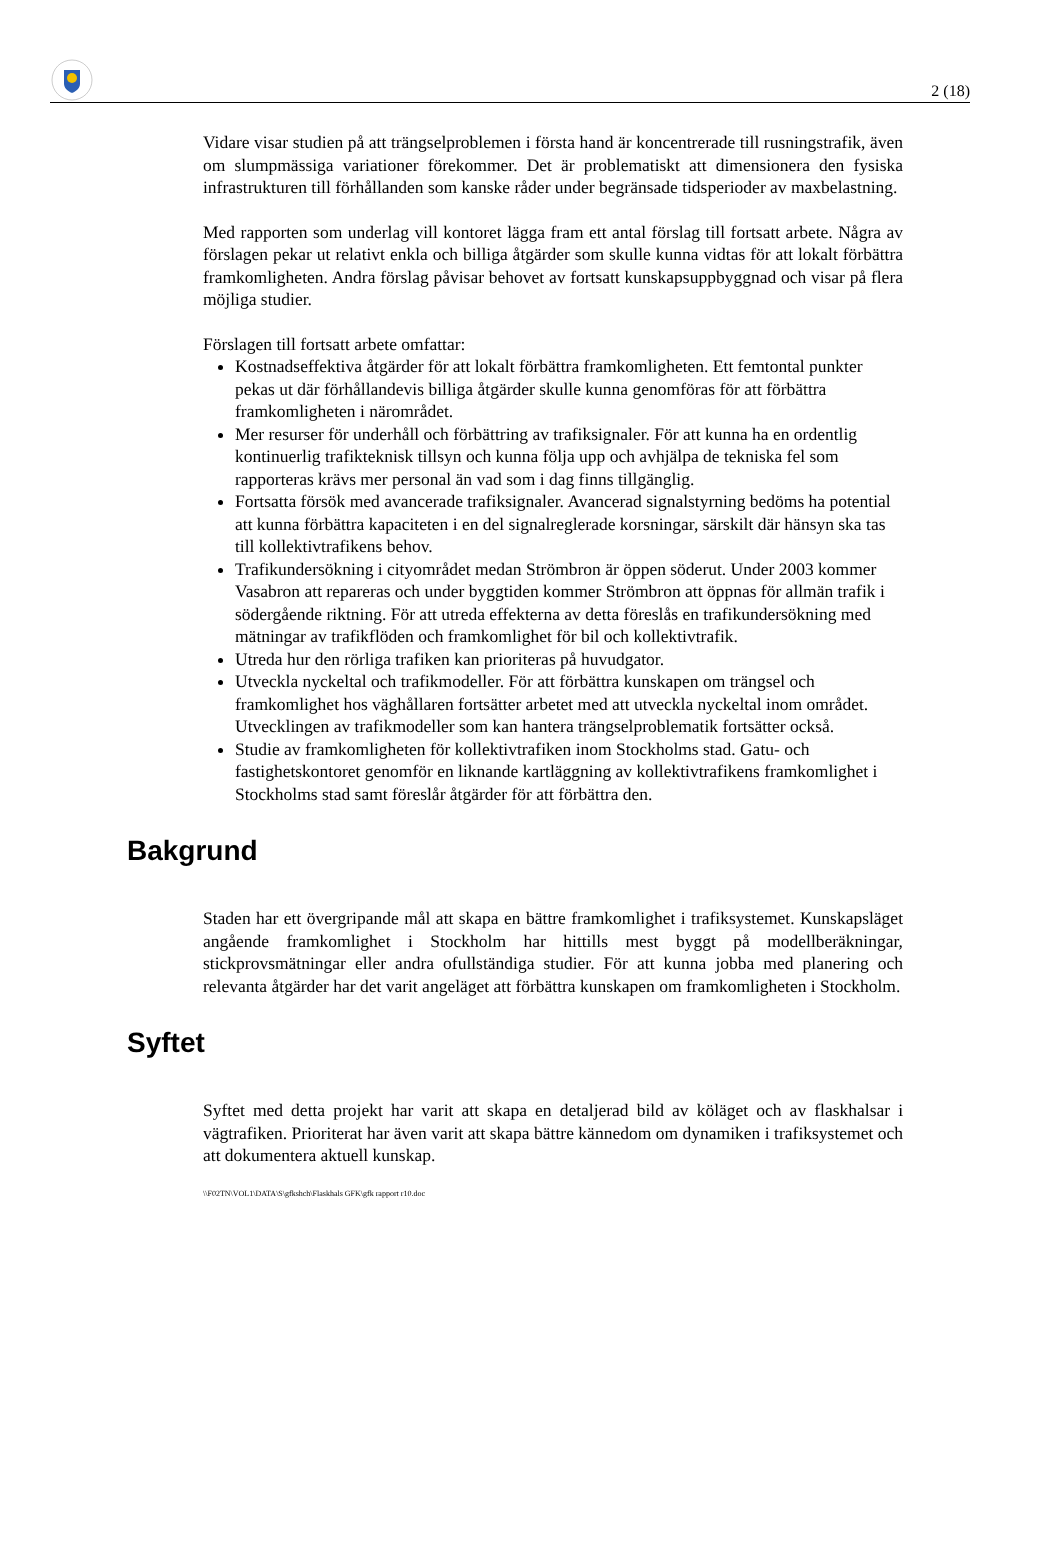2 (18)
Vidare visar studien på att trängselproblemen i första hand är koncentrerade till rusningstrafik, även om slumpmässiga variationer förekommer. Det är problematiskt att dimensionera den fysiska infrastrukturen till förhållanden som kanske råder under begränsade tidsperioder av maxbelastning.
Med rapporten som underlag vill kontoret lägga fram ett antal förslag till fortsatt arbete. Några av förslagen pekar ut relativt enkla och billiga åtgärder som skulle kunna vidtas för att lokalt förbättra framkomligheten. Andra förslag påvisar behovet av fortsatt kunskapsuppbyggnad och visar på flera möjliga studier.
Förslagen till fortsatt arbete omfattar:
Kostnadseffektiva åtgärder för att lokalt förbättra framkomligheten. Ett femtontal punkter pekas ut där förhållandevis billiga åtgärder skulle kunna genomföras för att förbättra framkomligheten i närområdet.
Mer resurser för underhåll och förbättring av trafiksignaler. För att kunna ha en ordentlig kontinuerlig trafikteknisk tillsyn och kunna följa upp och avhjälpa de tekniska fel som rapporteras krävs mer personal än vad som i dag finns tillgänglig.
Fortsatta försök med avancerade trafiksignaler. Avancerad signalstyrning bedöms ha potential att kunna förbättra kapaciteten i en del signalreglerade korsningar, särskilt där hänsyn ska tas till kollektivtrafikens behov.
Trafikundersökning i cityområdet medan Strömbron är öppen söderut. Under 2003 kommer Vasabron att repareras och under byggtiden kommer Strömbron att öppnas för allmän trafik i södergående riktning. För att utreda effekterna av detta föreslås en trafikundersökning med mätningar av trafikflöden och framkomlighet för bil och kollektivtrafik.
Utreda hur den rörliga trafiken kan prioriteras på huvudgator.
Utveckla nyckeltal och trafikmodeller. För att förbättra kunskapen om trängsel och framkomlighet hos väghållaren fortsätter arbetet med att utveckla nyckeltal inom området. Utvecklingen av trafikmodeller som kan hantera trängselproblematik fortsätter också.
Studie av framkomligheten för kollektivtrafiken inom Stockholms stad. Gatu- och fastighetskontoret genomför en liknande kartläggning av kollektivtrafikens framkomlighet i Stockholms stad samt föreslår åtgärder för att förbättra den.
Bakgrund
Staden har ett övergripande mål att skapa en bättre framkomlighet i trafiksystemet. Kunskapsläget angående framkomlighet i Stockholm har hittills mest byggt på modellberäkningar, stickprovsmätningar eller andra ofullständiga studier. För att kunna jobba med planering och relevanta åtgärder har det varit angeläget att förbättra kunskapen om framkomligheten i Stockholm.
Syftet
Syftet med detta projekt har varit att skapa en detaljerad bild av köläget och av flaskhalsar i vägtrafiken. Prioriterat har även varit att skapa bättre kännedom om dynamiken i trafiksystemet och att dokumentera aktuell kunskap.
\\F02TN\VOL1\DATA\S\gfkshch\Flaskhals GFK\gfk rapport r10.doc